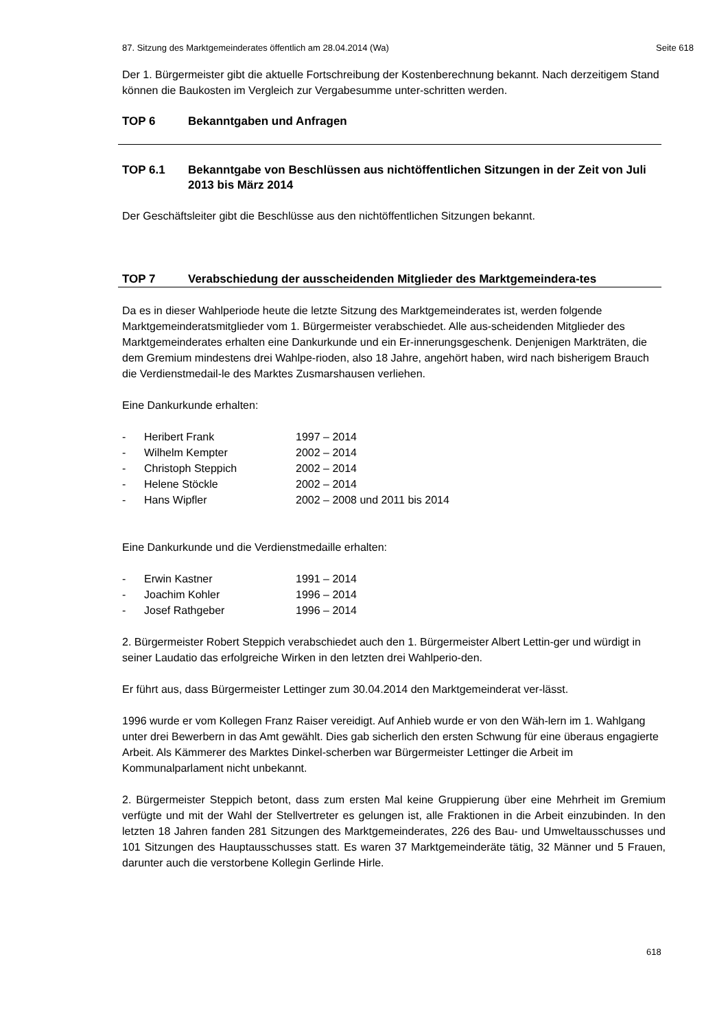87. Sitzung des Marktgemeinderates öffentlich am 28.04.2014 (Wa) Seite 618
Der 1. Bürgermeister gibt die aktuelle Fortschreibung der Kostenberechnung bekannt. Nach derzeitigem Stand können die Baukosten im Vergleich zur Vergabesumme unter-schritten werden.
TOP 6 Bekanntgaben und Anfragen
TOP 6.1 Bekanntgabe von Beschlüssen aus nichtöffentlichen Sitzungen in der Zeit von Juli 2013 bis März 2014
Der Geschäftsleiter gibt die Beschlüsse aus den nichtöffentlichen Sitzungen bekannt.
TOP 7 Verabschiedung der ausscheidenden Mitglieder des Marktgemeindera-tes
Da es in dieser Wahlperiode heute die letzte Sitzung des Marktgemeinderates ist, werden folgende Marktgemeinderatsmitglieder vom 1. Bürgermeister verabschiedet. Alle aus-scheidenden Mitglieder des Marktgemeinderates erhalten eine Dankurkunde und ein Er-innerungsgeschenk. Denjenigen Markträten, die dem Gremium mindestens drei Wahlpe-rioden, also 18 Jahre, angehört haben, wird nach bisherigem Brauch die Verdienstmedail-le des Marktes Zusmarshausen verliehen.
Eine Dankurkunde erhalten:
- Heribert Frank 1997 – 2014
- Wilhelm Kempter 2002 – 2014
- Christoph Steppich 2002 – 2014
- Helene Stöckle 2002 – 2014
- Hans Wipfler 2002 – 2008 und 2011 bis 2014
Eine Dankurkunde und die Verdienstmedaille erhalten:
- Erwin Kastner 1991 – 2014
- Joachim Kohler 1996 – 2014
- Josef Rathgeber 1996 – 2014
2. Bürgermeister Robert Steppich verabschiedet auch den 1. Bürgermeister Albert Lettin-ger und würdigt in seiner Laudatio das erfolgreiche Wirken in den letzten drei Wahlperio-den.
Er führt aus, dass Bürgermeister Lettinger zum 30.04.2014 den Marktgemeinderat ver-lässt.
1996 wurde er vom Kollegen Franz Raiser vereidigt. Auf Anhieb wurde er von den Wäh-lern im 1. Wahlgang unter drei Bewerbern in das Amt gewählt. Dies gab sicherlich den ersten Schwung für eine überaus engagierte Arbeit. Als Kämmerer des Marktes Dinkel-scherben war Bürgermeister Lettinger die Arbeit im Kommunalparlament nicht unbekannt.
2. Bürgermeister Steppich betont, dass zum ersten Mal keine Gruppierung über eine Mehrheit im Gremium verfügte und mit der Wahl der Stellvertreter es gelungen ist, alle Fraktionen in die Arbeit einzubinden. In den letzten 18 Jahren fanden 281 Sitzungen des Marktgemeinderates, 226 des Bau- und Umweltausschusses und 101 Sitzungen des Hauptausschusses statt. Es waren 37 Marktgemeinderäte tätig, 32 Männer und 5 Frauen, darunter auch die verstorbene Kollegin Gerlinde Hirle.
618